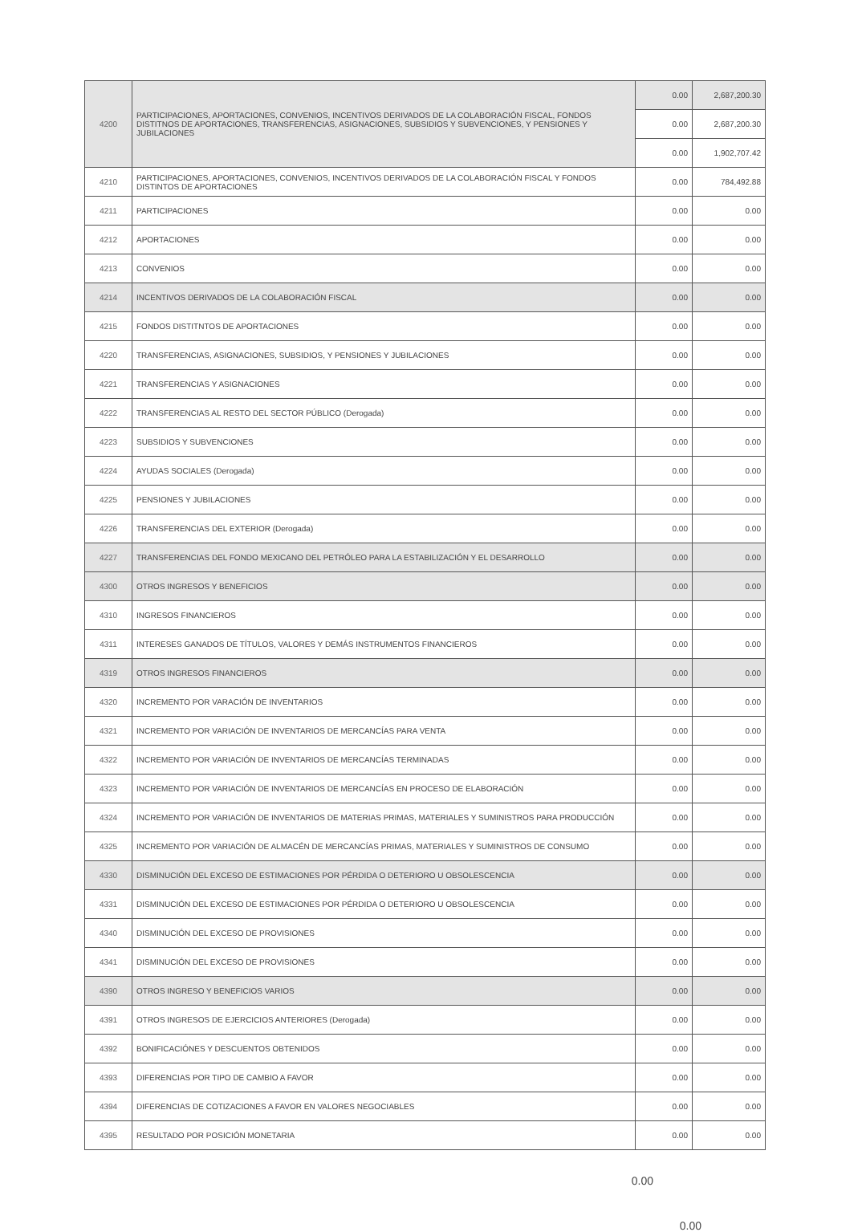| 4200 | PARTICIPACIONES, APORTACIONES, CONVENIOS, INCENTIVOS DERIVADOS DE LA COLABORACIÓN FISCAL, FONDOS DISTITNOS DE APORTACIONES, TRANSFERENCIAS, ASIGNACIONES, SUBSIDIOS Y SUBVENCIONES, Y PENSIONES Y JUBILACIONES | 0.00 | 2,687,200.30 |
| | | 0.00 | 2,687,200.30 |
| | | 0.00 | 1,902,707.42 |
| 4210 | PARTICIPACIONES, APORTACIONES, CONVENIOS, INCENTIVOS DERIVADOS DE LA COLABORACIÓN FISCAL Y FONDOS DISTINTOS DE APORTACIONES | 0.00 | 784,492.88 |
| 4211 | PARTICIPACIONES | 0.00 | 0.00 |
| 4212 | APORTACIONES | 0.00 | 0.00 |
| 4213 | CONVENIOS | 0.00 | 0.00 |
| 4214 | INCENTIVOS DERIVADOS DE LA COLABORACIÓN FISCAL | 0.00 | 0.00 |
| 4215 | FONDOS DISTITNTOS DE APORTACIONES | 0.00 | 0.00 |
| 4220 | TRANSFERENCIAS, ASIGNACIONES, SUBSIDIOS, Y PENSIONES Y JUBILACIONES | 0.00 | 0.00 |
| 4221 | TRANSFERENCIAS Y ASIGNACIONES | 0.00 | 0.00 |
| 4222 | TRANSFERENCIAS AL RESTO DEL SECTOR PÚBLICO (Derogada) | 0.00 | 0.00 |
| 4223 | SUBSIDIOS Y SUBVENCIONES | 0.00 | 0.00 |
| 4224 | AYUDAS SOCIALES (Derogada) | 0.00 | 0.00 |
| 4225 | PENSIONES Y JUBILACIONES | 0.00 | 0.00 |
| 4226 | TRANSFERENCIAS DEL EXTERIOR (Derogada) | 0.00 | 0.00 |
| 4227 | TRANSFERENCIAS DEL FONDO MEXICANO DEL PETRÓLEO PARA LA ESTABILIZACIÓN Y EL DESARROLLO | 0.00 | 0.00 |
| 4300 | OTROS INGRESOS Y BENEFICIOS | 0.00 | 0.00 |
| 4310 | INGRESOS FINANCIEROS | 0.00 | 0.00 |
| 4311 | INTERESES GANADOS DE TÍTULOS, VALORES Y DEMÁS INSTRUMENTOS FINANCIEROS | 0.00 | 0.00 |
| 4319 | OTROS INGRESOS FINANCIEROS | 0.00 | 0.00 |
| 4320 | INCREMENTO POR VARACIÓN DE INVENTARIOS | 0.00 | 0.00 |
| 4321 | INCREMENTO POR VARIACIÓN DE INVENTARIOS DE MERCANCÍAS PARA VENTA | 0.00 | 0.00 |
| 4322 | INCREMENTO POR VARIACIÓN DE INVENTARIOS DE MERCANCÍAS TERMINADAS | 0.00 | 0.00 |
| 4323 | INCREMENTO POR VARIACIÓN DE INVENTARIOS DE MERCANCÍAS EN PROCESO DE ELABORACIÓN | 0.00 | 0.00 |
| 4324 | INCREMENTO POR VARIACIÓN DE INVENTARIOS DE MATERIAS PRIMAS, MATERIALES Y SUMINISTROS PARA PRODUCCIÓN | 0.00 | 0.00 |
| 4325 | INCREMENTO POR VARIACIÓN DE ALMACÉN DE MERCANCÍAS PRIMAS, MATERIALES Y SUMINISTROS DE CONSUMO | 0.00 | 0.00 |
| 4330 | DISMINUCIÓN DEL EXCESO DE ESTIMACIONES POR PÉRDIDA O DETERIORO U OBSOLESCENCIA | 0.00 | 0.00 |
| 4331 | DISMINUCIÓN DEL EXCESO DE ESTIMACIONES POR PÉRDIDA O DETERIORO U OBSOLESCENCIA | 0.00 | 0.00 |
| 4340 | DISMINUCIÓN DEL EXCESO DE PROVISIONES | 0.00 | 0.00 |
| 4341 | DISMINUCIÓN DEL EXCESO DE PROVISIONES | 0.00 | 0.00 |
| 4390 | OTROS INGRESO Y BENEFICIOS VARIOS | 0.00 | 0.00 |
| 4391 | OTROS INGRESOS DE EJERCICIOS ANTERIORES (Derogada) | 0.00 | 0.00 |
| 4392 | BONIFICACIÓNES Y DESCUENTOS OBTENIDOS | 0.00 | 0.00 |
| 4393 | DIFERENCIAS POR TIPO DE CAMBIO A FAVOR | 0.00 | 0.00 |
| 4394 | DIFERENCIAS DE COTIZACIONES A FAVOR EN VALORES NEGOCIABLES | 0.00 | 0.00 |
| 4395 | RESULTADO POR POSICIÓN MONETARIA | 0.00 | 0.00 |
0.00
0.00